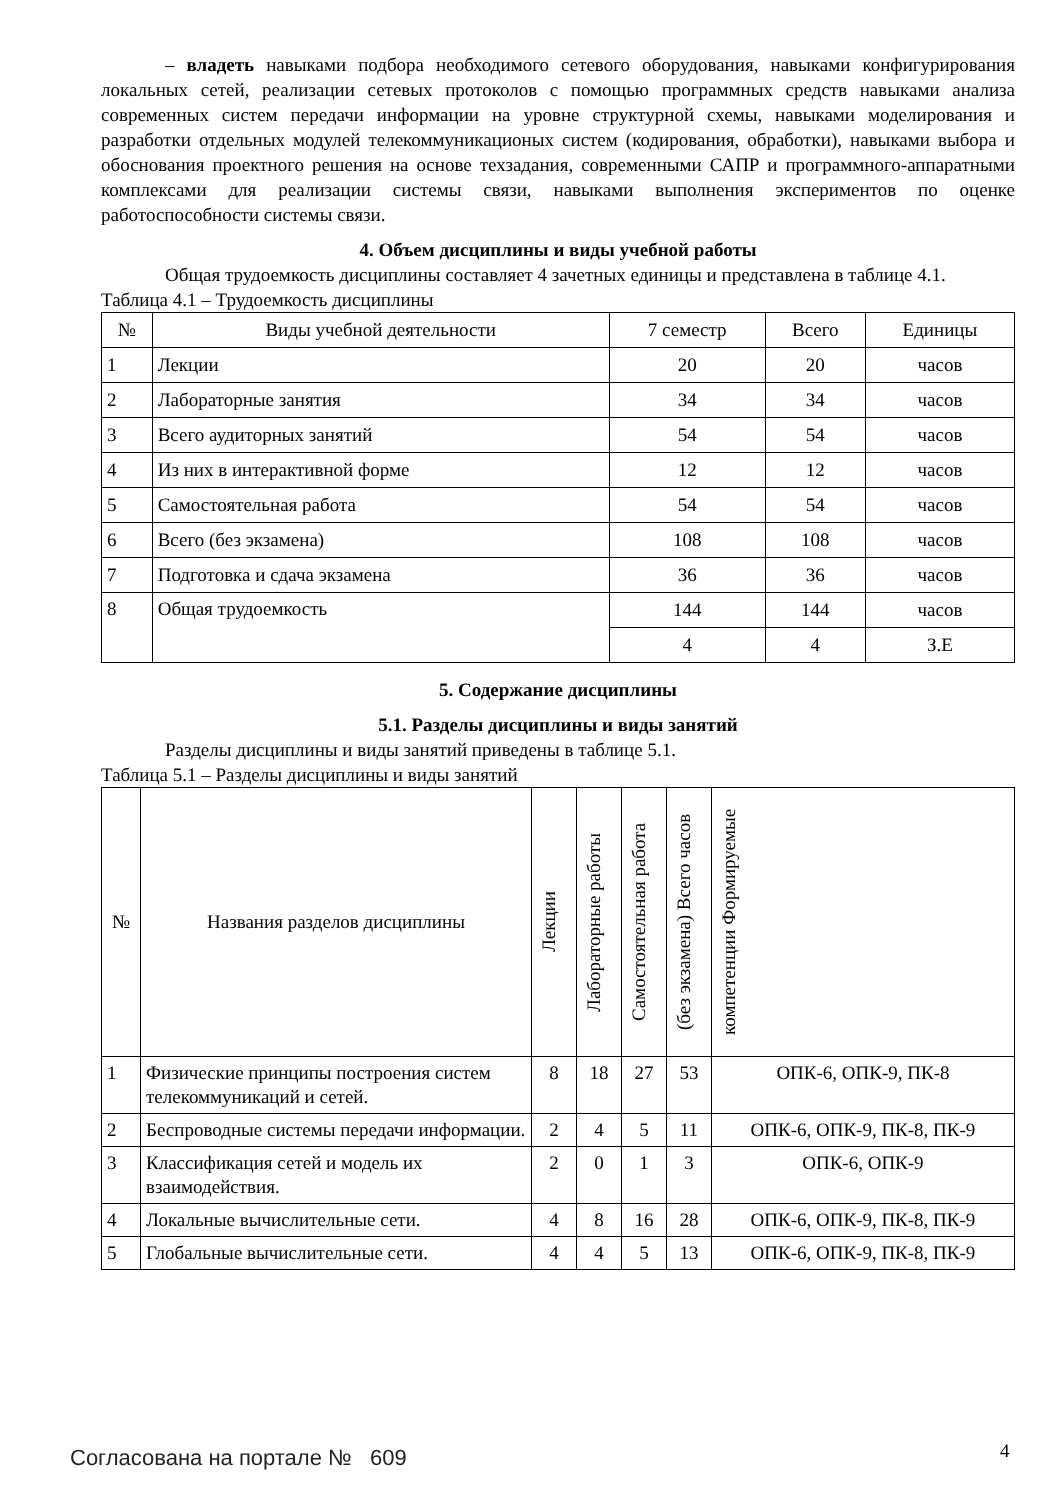– владеть навыками подбора необходимого сетевого оборудования, навыками конфигурирования локальных сетей, реализации сетевых протоколов с помощью программных средств навыками анализа современных систем передачи информации на уровне структурной схемы, навыками моделирования и разработки отдельных модулей телекоммуникационых систем (кодирования, обработки), навыками выбора и обоснования проектного решения на основе техзадания, современными САПР и программного-аппаратными комплексами для реализации системы связи, навыками выполнения экспериментов по оценке работоспособности системы связи.
4. Объем дисциплины и виды учебной работы
Общая трудоемкость дисциплины составляет 4 зачетных единицы и представлена в таблице 4.1.
Таблица 4.1 – Трудоемкость дисциплины
| № | Виды учебной деятельности | 7 семестр | Всего | Единицы |
| --- | --- | --- | --- | --- |
| 1 | Лекции | 20 | 20 | часов |
| 2 | Лабораторные занятия | 34 | 34 | часов |
| 3 | Всего аудиторных занятий | 54 | 54 | часов |
| 4 | Из них в интерактивной форме | 12 | 12 | часов |
| 5 | Самостоятельная работа | 54 | 54 | часов |
| 6 | Всего (без экзамена) | 108 | 108 | часов |
| 7 | Подготовка и сдача экзамена | 36 | 36 | часов |
| 8 | Общая трудоемкость | 144 | 144 | часов |
| | | 4 | 4 | З.Е |
5. Содержание дисциплины
5.1. Разделы дисциплины и виды занятий
Разделы дисциплины и виды занятий приведены в таблице 5.1.
Таблица 5.1 – Разделы дисциплины и виды занятий
| № | Названия разделов дисциплины | Лекции | Лабораторные работы | Самостоятельная работа | (без экзамена) Всего часов | компетенции Формируемые |
| --- | --- | --- | --- | --- | --- | --- |
| 1 | Физические принципы построения систем телекоммуникаций и сетей. | 8 | 18 | 27 | 53 | ОПК-6, ОПК-9, ПК-8 |
| 2 | Беспроводные системы передачи информации. | 2 | 4 | 5 | 11 | ОПК-6, ОПК-9, ПК-8, ПК-9 |
| 3 | Классификация сетей и модель их взаимодействия. | 2 | 0 | 1 | 3 | ОПК-6, ОПК-9 |
| 4 | Локальные вычислительные сети. | 4 | 8 | 16 | 28 | ОПК-6, ОПК-9, ПК-8, ПК-9 |
| 5 | Глобальные вычислительные сети. | 4 | 4 | 5 | 13 | ОПК-6, ОПК-9, ПК-8, ПК-9 |
Согласована на портале № 609 4